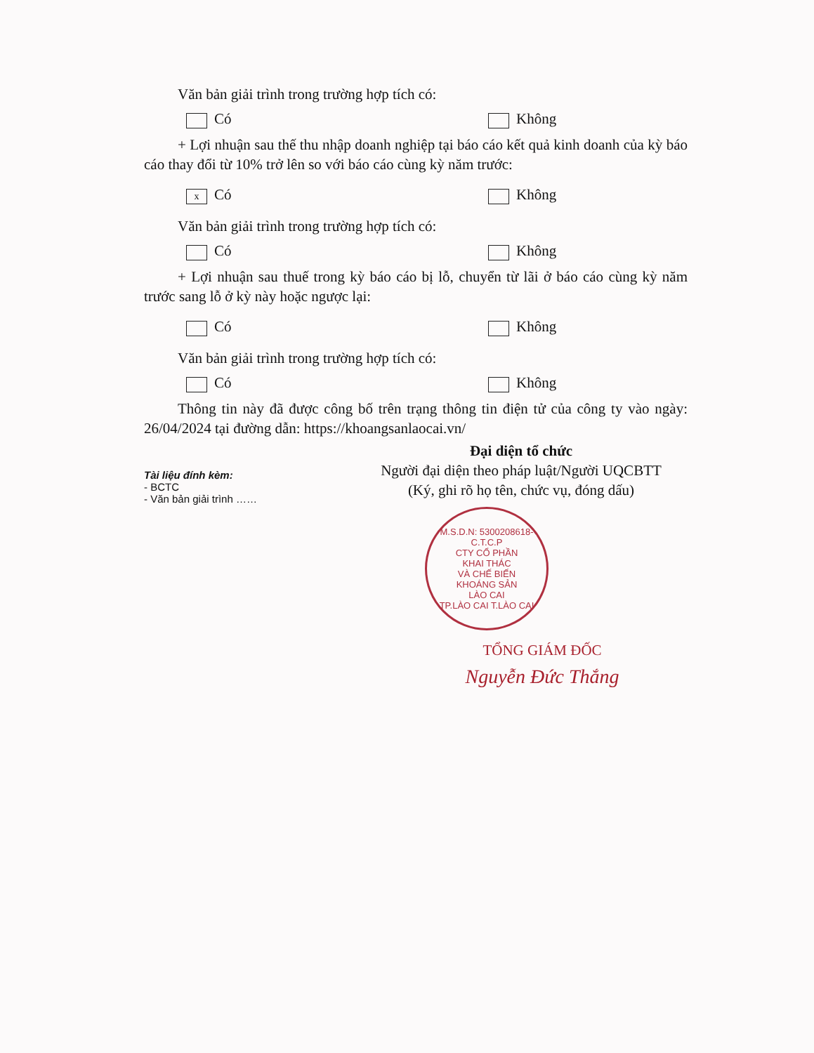Văn bản giải trình trong trường hợp tích có:
Có Không
+ Lợi nhuận sau thế thu nhập doanh nghiệp tại báo cáo kết quả kinh doanh của kỳ báo cáo thay đổi từ 10% trở lên so với báo cáo cùng kỳ năm trước:
x Có Không
Văn bản giải trình trong trường hợp tích có:
Có Không
+ Lợi nhuận sau thuế trong kỳ báo cáo bị lỗ, chuyển từ lãi ở báo cáo cùng kỳ năm trước sang lỗ ở kỳ này hoặc ngược lại:
Có Không
Văn bản giải trình trong trường hợp tích có:
Có Không
Thông tin này đã được công bố trên trạng thông tin điện tử của công ty vào ngày: 26/04/2024 tại đường dẫn: https://khoangsanlaocai.vn/
Tài liệu đính kèm:
- BCTC
- Văn bản giải trình ……
Đại diện tổ chức
Người đại diện theo pháp luật/Người UQCBTT
(Ký, ghi rõ họ tên, chức vụ, đóng dấu)
M.S.D.N: 5300208618-C.T.C.P
CTY CỔ PHẦN
KHAI THÁC
VÀ CHẾ BIẾN
KHOÁNG SẢN
LÀO CAI
TP.LÀO CAI T.LÀO CAI
TỔNG GIÁM ĐỐC
Nguyễn Đức Thắng